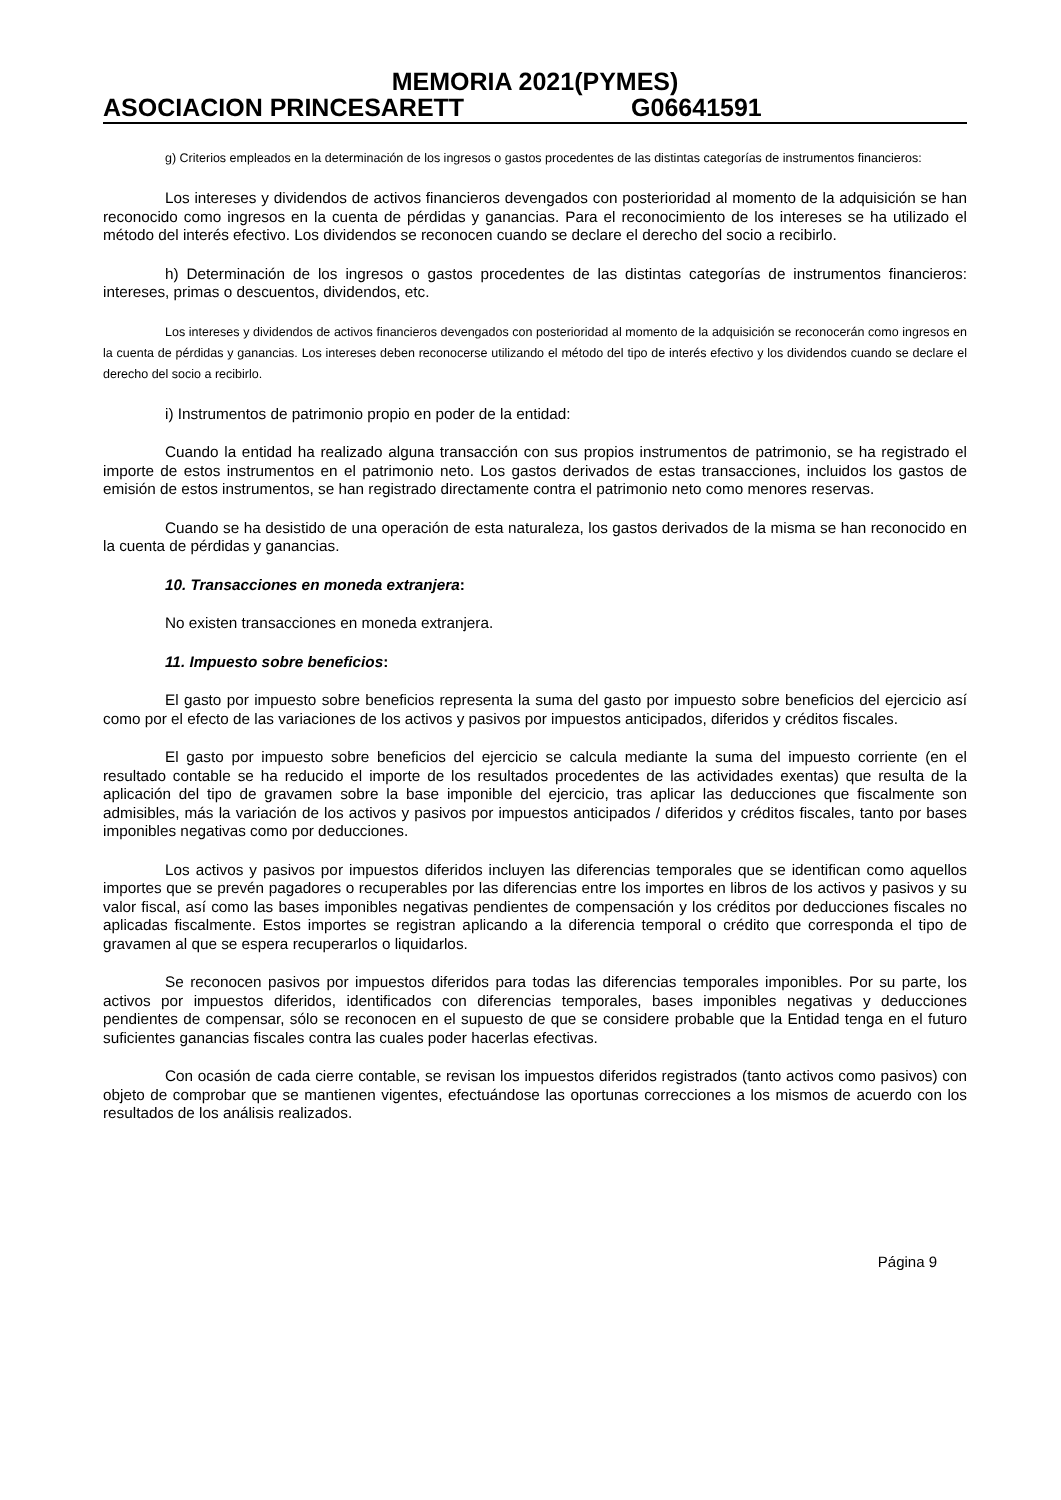MEMORIA 2021(PYMES)
ASOCIACION PRINCESARETT G06641591
g) Criterios empleados en la determinación de los ingresos o gastos procedentes de las distintas categorías de instrumentos financieros:
Los intereses y dividendos de activos financieros devengados con posterioridad al momento de la adquisición se han reconocido como ingresos en la cuenta de pérdidas y ganancias. Para el reconocimiento de los intereses se ha utilizado el método del interés efectivo. Los dividendos se reconocen cuando se declare el derecho del socio a recibirlo.
h) Determinación de los ingresos o gastos procedentes de las distintas categorías de instrumentos financieros: intereses, primas o descuentos, dividendos, etc.
Los intereses y dividendos de activos financieros devengados con posterioridad al momento de la adquisición se reconocerán como ingresos en la cuenta de pérdidas y ganancias. Los intereses deben reconocerse utilizando el método del tipo de interés efectivo y los dividendos cuando se declare el derecho del socio a recibirlo.
i) Instrumentos de patrimonio propio en poder de la entidad:
Cuando la entidad ha realizado alguna transacción con sus propios instrumentos de patrimonio, se ha registrado el importe de estos instrumentos en el patrimonio neto. Los gastos derivados de estas transacciones, incluidos los gastos de emisión de estos instrumentos, se han registrado directamente contra el patrimonio neto como menores reservas.
Cuando se ha desistido de una operación de esta naturaleza, los gastos derivados de la misma se han reconocido en la cuenta de pérdidas y ganancias.
10. Transacciones en moneda extranjera:
No existen transacciones en moneda extranjera.
11. Impuesto sobre beneficios:
El gasto por impuesto sobre beneficios representa la suma del gasto por impuesto sobre beneficios del ejercicio así como por el efecto de las variaciones de los activos y pasivos por impuestos anticipados, diferidos y créditos fiscales.
El gasto por impuesto sobre beneficios del ejercicio se calcula mediante la suma del impuesto corriente (en el resultado contable se ha reducido el importe de los resultados procedentes de las actividades exentas) que resulta de la aplicación del tipo de gravamen sobre la base imponible del ejercicio, tras aplicar las deducciones que fiscalmente son admisibles, más la variación de los activos y pasivos por impuestos anticipados / diferidos y créditos fiscales, tanto por bases imponibles negativas como por deducciones.
Los activos y pasivos por impuestos diferidos incluyen las diferencias temporales que se identifican como aquellos importes que se prevén pagadores o recuperables por las diferencias entre los importes en libros de los activos y pasivos y su valor fiscal, así como las bases imponibles negativas pendientes de compensación y los créditos por deducciones fiscales no aplicadas fiscalmente. Estos importes se registran aplicando a la diferencia temporal o crédito que corresponda el tipo de gravamen al que se espera recuperarlos o liquidarlos.
Se reconocen pasivos por impuestos diferidos para todas las diferencias temporales imponibles. Por su parte, los activos por impuestos diferidos, identificados con diferencias temporales, bases imponibles negativas y deducciones pendientes de compensar, sólo se reconocen en el supuesto de que se considere probable que la Entidad tenga en el futuro suficientes ganancias fiscales contra las cuales poder hacerlas efectivas.
Con ocasión de cada cierre contable, se revisan los impuestos diferidos registrados (tanto activos como pasivos) con objeto de comprobar que se mantienen vigentes, efectuándose las oportunas correcciones a los mismos de acuerdo con los resultados de los análisis realizados.
Página 9